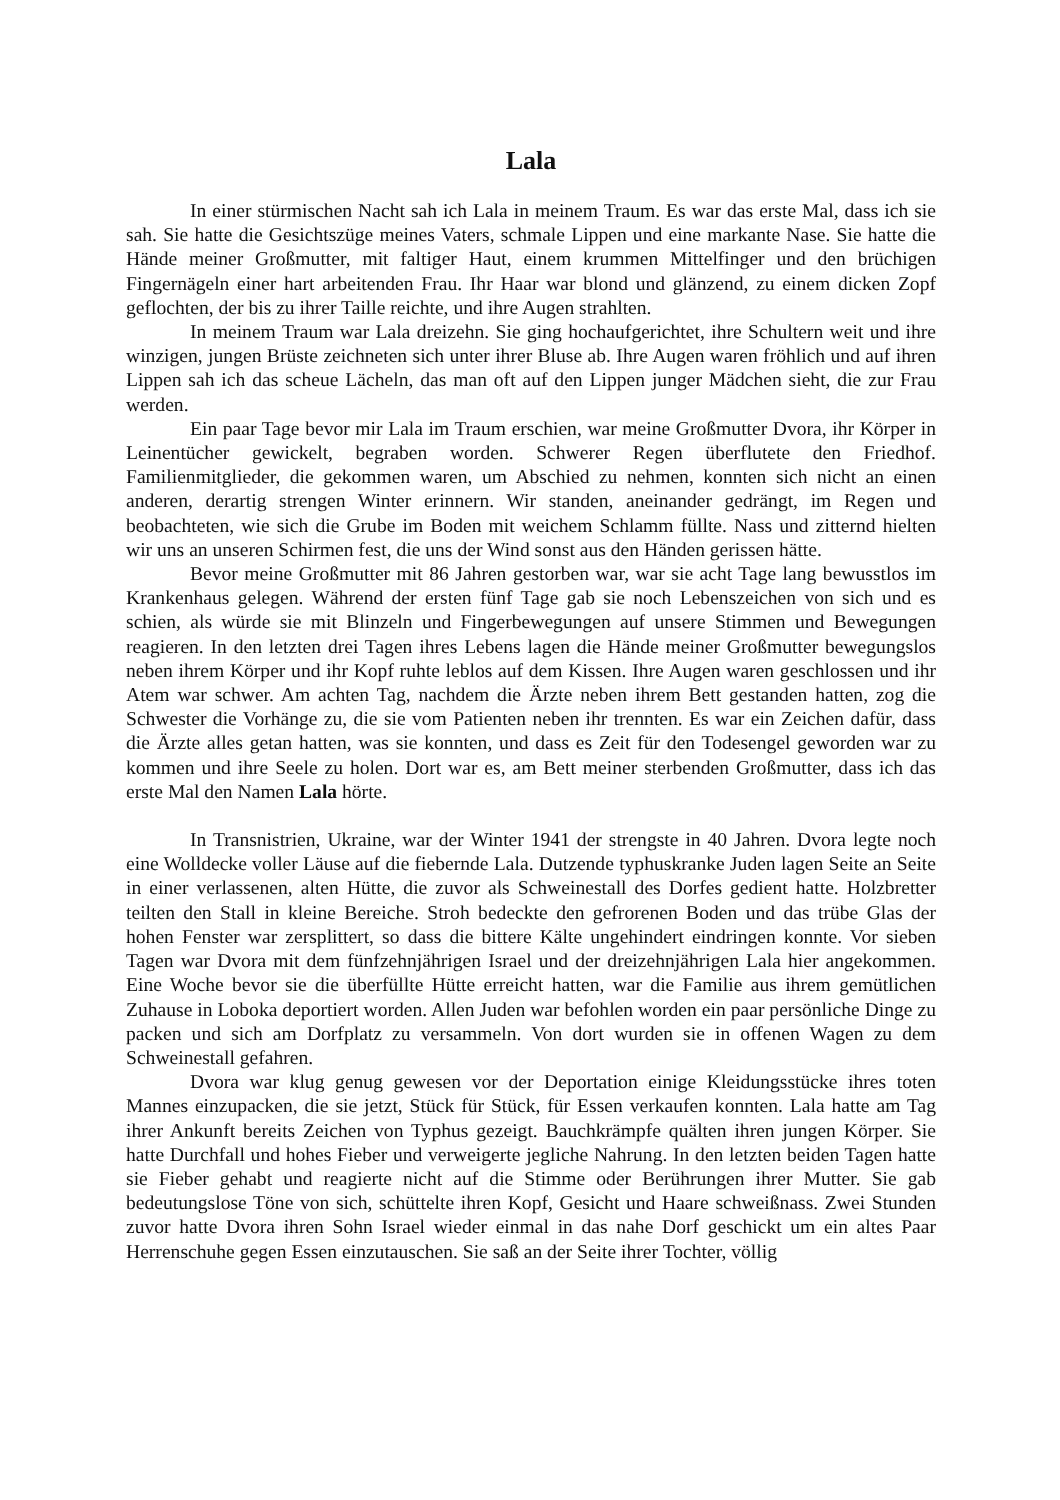Lala
In einer stürmischen Nacht sah ich Lala in meinem Traum. Es war das erste Mal, dass ich sie sah. Sie hatte die Gesichtszüge meines Vaters, schmale Lippen und eine markante Nase. Sie hatte die Hände meiner Großmutter, mit faltiger Haut, einem krummen Mittelfinger und den brüchigen Fingernägeln einer hart arbeitenden Frau. Ihr Haar war blond und glänzend, zu einem dicken Zopf geflochten, der bis zu ihrer Taille reichte, und ihre Augen strahlten.
In meinem Traum war Lala dreizehn. Sie ging hochaufgerichtet, ihre Schultern weit und ihre winzigen, jungen Brüste zeichneten sich unter ihrer Bluse ab. Ihre Augen waren fröhlich und auf ihren Lippen sah ich das scheue Lächeln, das man oft auf den Lippen junger Mädchen sieht, die zur Frau werden.
Ein paar Tage bevor mir Lala im Traum erschien, war meine Großmutter Dvora, ihr Körper in Leinentücher gewickelt, begraben worden. Schwerer Regen überflutete den Friedhof. Familienmitglieder, die gekommen waren, um Abschied zu nehmen, konnten sich nicht an einen anderen, derartig strengen Winter erinnern. Wir standen, aneinander gedrängt, im Regen und beobachteten, wie sich die Grube im Boden mit weichem Schlamm füllte. Nass und zitternd hielten wir uns an unseren Schirmen fest, die uns der Wind sonst aus den Händen gerissen hätte.
Bevor meine Großmutter mit 86 Jahren gestorben war, war sie acht Tage lang bewusstlos im Krankenhaus gelegen. Während der ersten fünf Tage gab sie noch Lebenszeichen von sich und es schien, als würde sie mit Blinzeln und Fingerbewegungen auf unsere Stimmen und Bewegungen reagieren. In den letzten drei Tagen ihres Lebens lagen die Hände meiner Großmutter bewegungslos neben ihrem Körper und ihr Kopf ruhte leblos auf dem Kissen. Ihre Augen waren geschlossen und ihr Atem war schwer. Am achten Tag, nachdem die Ärzte neben ihrem Bett gestanden hatten, zog die Schwester die Vorhänge zu, die sie vom Patienten neben ihr trennten. Es war ein Zeichen dafür, dass die Ärzte alles getan hatten, was sie konnten, und dass es Zeit für den Todesengel geworden war zu kommen und ihre Seele zu holen. Dort war es, am Bett meiner sterbenden Großmutter, dass ich das erste Mal den Namen Lala hörte.
In Transnistrien, Ukraine, war der Winter 1941 der strengste in 40 Jahren. Dvora legte noch eine Wolldecke voller Läuse auf die fiebernde Lala. Dutzende typhuskranke Juden lagen Seite an Seite in einer verlassenen, alten Hütte, die zuvor als Schweinestall des Dorfes gedient hatte. Holzbretter teilten den Stall in kleine Bereiche. Stroh bedeckte den gefrorenen Boden und das trübe Glas der hohen Fenster war zersplittert, so dass die bittere Kälte ungehindert eindringen konnte. Vor sieben Tagen war Dvora mit dem fünfzehnjährigen Israel und der dreizehnjährigen Lala hier angekommen. Eine Woche bevor sie die überfüllte Hütte erreicht hatten, war die Familie aus ihrem gemütlichen Zuhause in Loboka deportiert worden. Allen Juden war befohlen worden ein paar persönliche Dinge zu packen und sich am Dorfplatz zu versammeln. Von dort wurden sie in offenen Wagen zu dem Schweinestall gefahren.
Dvora war klug genug gewesen vor der Deportation einige Kleidungsstücke ihres toten Mannes einzupacken, die sie jetzt, Stück für Stück, für Essen verkaufen konnten. Lala hatte am Tag ihrer Ankunft bereits Zeichen von Typhus gezeigt. Bauchkrämpfe quälten ihren jungen Körper. Sie hatte Durchfall und hohes Fieber und verweigerte jegliche Nahrung. In den letzten beiden Tagen hatte sie Fieber gehabt und reagierte nicht auf die Stimme oder Berührungen ihrer Mutter. Sie gab bedeutungslose Töne von sich, schüttelte ihren Kopf, Gesicht und Haare schweißnass. Zwei Stunden zuvor hatte Dvora ihren Sohn Israel wieder einmal in das nahe Dorf geschickt um ein altes Paar Herrenschuhe gegen Essen einzutauschen. Sie saß an der Seite ihrer Tochter, völlig